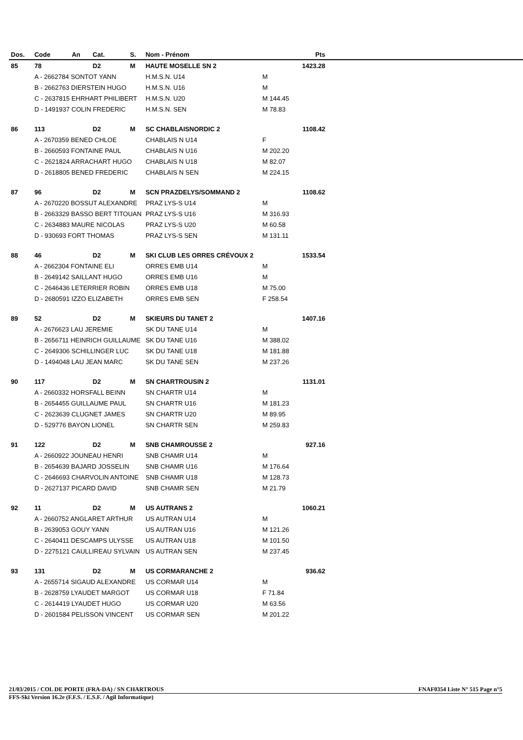| Dos. | Code | An | Cat. | S. | Nom - Prénom | | Pts | |
| --- | --- | --- | --- | --- | --- | --- | --- | --- |
| 85 | 78 | | D2 | M | HAUTE MOSELLE SN 2 | | 1423.28 | |
| | A - 2662784 SONTOT YANN | | | | H.M.S.N. U14 | M | | |
| | B - 2662763 DIERSTEIN HUGO | | | | H.M.S.N. U16 | M | | |
| | C - 2637815 EHRHART PHILIBERT | | | | H.M.S.N. U20 | M 144.45 | | |
| | D - 1491937 COLIN FREDERIC | | | | H.M.S.N. SEN | M 78.83 | | |
| 86 | 113 | | D2 | M | SC CHABLAISNORDIC 2 | | 1108.42 | |
| | A - 2670359 BENED CHLOE | | | | CHABLAIS N U14 | F | | |
| | B - 2660593 FONTAINE PAUL | | | | CHABLAIS N U16 | M 202.20 | | |
| | C - 2621824 ARRACHART HUGO | | | | CHABLAIS N U18 | M 82.07 | | |
| | D - 2618805 BENED FREDERIC | | | | CHABLAIS N SEN | M 224.15 | | |
| 87 | 96 | | D2 | M | SCN PRAZDELYS/SOMMAND 2 | | 1108.62 | |
| | A - 2670220 BOSSUT ALEXANDRE | | | | PRAZ LYS-S U14 | M | | |
| | B - 2663329 BASSO BERT TITOUAN | | | | PRAZ LYS-S U16 | M 316.93 | | |
| | C - 2634883 MAURE NICOLAS | | | | PRAZ LYS-S U20 | M 60.58 | | |
| | D - 930693 FORT THOMAS | | | | PRAZ LYS-S SEN | M 131.11 | | |
| 88 | 46 | | D2 | M | SKI CLUB LES ORRES CRÉVOUX 2 | | 1533.54 | |
| | A - 2662304 FONTAINE ELI | | | | ORRES EMB U14 | M | | |
| | B - 2649142 SAILLANT HUGO | | | | ORRES EMB U16 | M | | |
| | C - 2646436 LETERRIER ROBIN | | | | ORRES EMB U18 | M 75.00 | | |
| | D - 2680591 IZZO ELIZABETH | | | | ORRES EMB SEN | F 258.54 | | |
| 89 | 52 | | D2 | M | SKIEURS DU TANET 2 | | 1407.16 | |
| | A - 2676623 LAU JEREMIE | | | | SK DU TANE U14 | M | | |
| | B - 2656711 HEINRICH GUILLAUME | | | | SK DU TANE U16 | M 388.02 | | |
| | C - 2649306 SCHILLINGER LUC | | | | SK DU TANE U18 | M 181.88 | | |
| | D - 1494048 LAU JEAN MARC | | | | SK DU TANE SEN | M 237.26 | | |
| 90 | 117 | | D2 | M | SN CHARTROUSIN 2 | | 1131.01 | |
| | A - 2660332 HORSFALL BEINN | | | | SN CHARTR U14 | M | | |
| | B - 2654455 GUILLAUME PAUL | | | | SN CHARTR U16 | M 181.23 | | |
| | C - 2623639 CLUGNET JAMES | | | | SN CHARTR U20 | M 89.95 | | |
| | D - 529776 BAYON LIONEL | | | | SN CHARTR SEN | M 259.83 | | |
| 91 | 122 | | D2 | M | SNB CHAMROUSSE 2 | | 927.16 | |
| | A - 2660922 JOUNEAU HENRI | | | | SNB CHAMR U14 | M | | |
| | B - 2654639 BAJARD JOSSELIN | | | | SNB CHAMR U16 | M 176.64 | | |
| | C - 2646693 CHARVOLIN ANTOINE | | | | SNB CHAMR U18 | M 128.73 | | |
| | D - 2627137 PICARD DAVID | | | | SNB CHAMR SEN | M 21.79 | | |
| 92 | 11 | | D2 | M | US AUTRANS 2 | | 1060.21 | |
| | A - 2660752 ANGLARET ARTHUR | | | | US AUTRAN U14 | M | | |
| | B - 2639053 GOUY YANN | | | | US AUTRAN U16 | M 121.26 | | |
| | C - 2640411 DESCAMPS ULYSSE | | | | US AUTRAN U18 | M 101.50 | | |
| | D - 2275121 CAULLIREAU SYLVAIN | | | | US AUTRAN SEN | M 237.45 | | |
| 93 | 131 | | D2 | M | US CORMARANCHE 2 | | 936.62 | |
| | A - 2655714 SIGAUD ALEXANDRE | | | | US CORMAR U14 | M | | |
| | B - 2628759 LYAUDET MARGOT | | | | US CORMAR U18 | F 71.84 | | |
| | C - 2614419 LYAUDET HUGO | | | | US CORMAR U20 | M 63.56 | | |
| | D - 2601584 PELISSON VINCENT | | | | US CORMAR SEN | M 201.22 | | |
21/03/2015 / COL DE PORTE (FRA-DA) / SN CHARTROUS FNAF0354 Liste N° 515 Page n°5
FFS-Ski Version 16.2e (F.F.S. / E.S.F. / Agil Informatique)